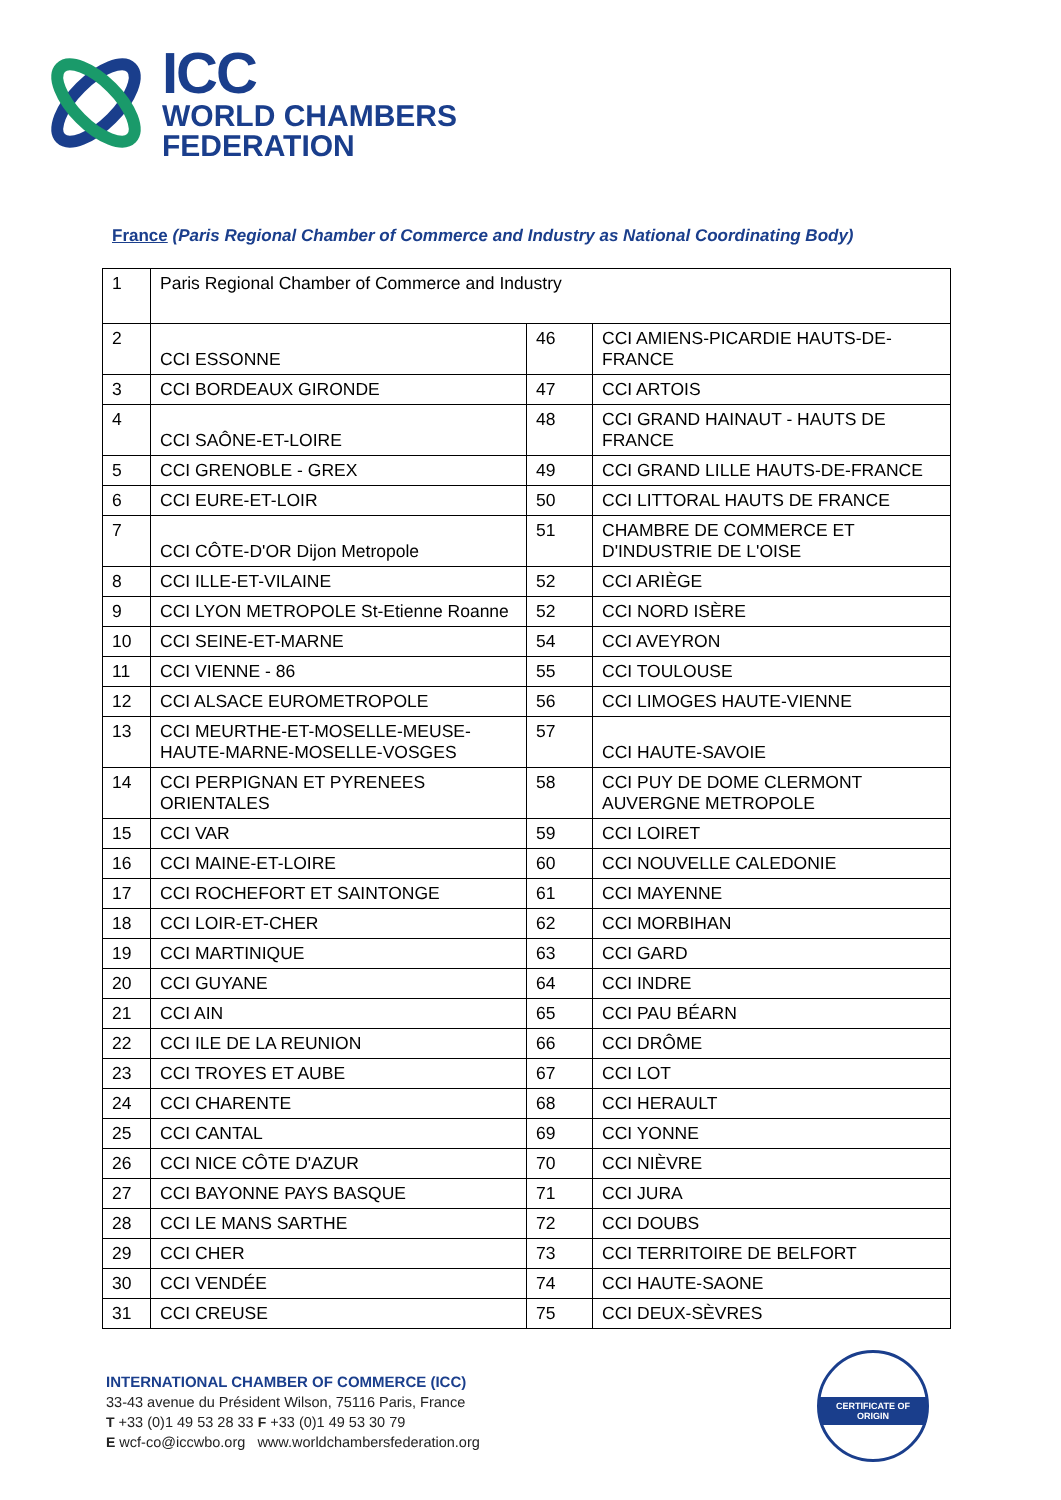ICC
WORLD CHAMBERS
FEDERATION
France (Paris Regional Chamber of Commerce and Industry as National Coordinating Body)
| 1 | Paris Regional Chamber of Commerce and Industry | | |
| 2 | CCI ESSONNE | 46 | CCI AMIENS-PICARDIE HAUTS-DE-FRANCE |
| 3 | CCI BORDEAUX GIRONDE | 47 | CCI ARTOIS |
| 4 | CCI SAÔNE-ET-LOIRE | 48 | CCI GRAND HAINAUT - HAUTS DE FRANCE |
| 5 | CCI GRENOBLE - GREX | 49 | CCI GRAND LILLE HAUTS-DE-FRANCE |
| 6 | CCI EURE-ET-LOIR | 50 | CCI LITTORAL HAUTS DE FRANCE |
| 7 | CCI CÔTE-D'OR Dijon Metropole | 51 | CHAMBRE DE COMMERCE ET D'INDUSTRIE DE L'OISE |
| 8 | CCI ILLE-ET-VILAINE | 52 | CCI ARIÈGE |
| 9 | CCI LYON METROPOLE St-Etienne Roanne | 52 | CCI NORD ISÈRE |
| 10 | CCI SEINE-ET-MARNE | 54 | CCI AVEYRON |
| 11 | CCI VIENNE - 86 | 55 | CCI TOULOUSE |
| 12 | CCI ALSACE EUROMETROPOLE | 56 | CCI LIMOGES HAUTE-VIENNE |
| 13 | CCI MEURTHE-ET-MOSELLE-MEUSE-HAUTE-MARNE-MOSELLE-VOSGES | 57 | CCI HAUTE-SAVOIE |
| 14 | CCI PERPIGNAN ET PYRENEES ORIENTALES | 58 | CCI PUY DE DOME CLERMONT AUVERGNE METROPOLE |
| 15 | CCI VAR | 59 | CCI LOIRET |
| 16 | CCI MAINE-ET-LOIRE | 60 | CCI NOUVELLE CALEDONIE |
| 17 | CCI ROCHEFORT ET SAINTONGE | 61 | CCI MAYENNE |
| 18 | CCI LOIR-ET-CHER | 62 | CCI MORBIHAN |
| 19 | CCI MARTINIQUE | 63 | CCI GARD |
| 20 | CCI GUYANE | 64 | CCI INDRE |
| 21 | CCI AIN | 65 | CCI PAU BÉARN |
| 22 | CCI ILE DE LA REUNION | 66 | CCI DRÔME |
| 23 | CCI TROYES ET AUBE | 67 | CCI LOT |
| 24 | CCI CHARENTE | 68 | CCI HERAULT |
| 25 | CCI CANTAL | 69 | CCI YONNE |
| 26 | CCI NICE CÔTE D'AZUR | 70 | CCI NIÈVRE |
| 27 | CCI BAYONNE PAYS BASQUE | 71 | CCI JURA |
| 28 | CCI LE MANS SARTHE | 72 | CCI DOUBS |
| 29 | CCI CHER | 73 | CCI TERRITOIRE DE BELFORT |
| 30 | CCI VENDÉE | 74 | CCI HAUTE-SAONE |
| 31 | CCI CREUSE | 75 | CCI DEUX-SÈVRES |
INTERNATIONAL CHAMBER OF COMMERCE (ICC)
33-43 avenue du Président Wilson, 75116 Paris, France
T +33 (0)1 49 53 28 33 F +33 (0)1 49 53 30 79
E wcf-co@iccwbo.org www.worldchambersfederation.org
CERTIFICATE OF ORIGIN